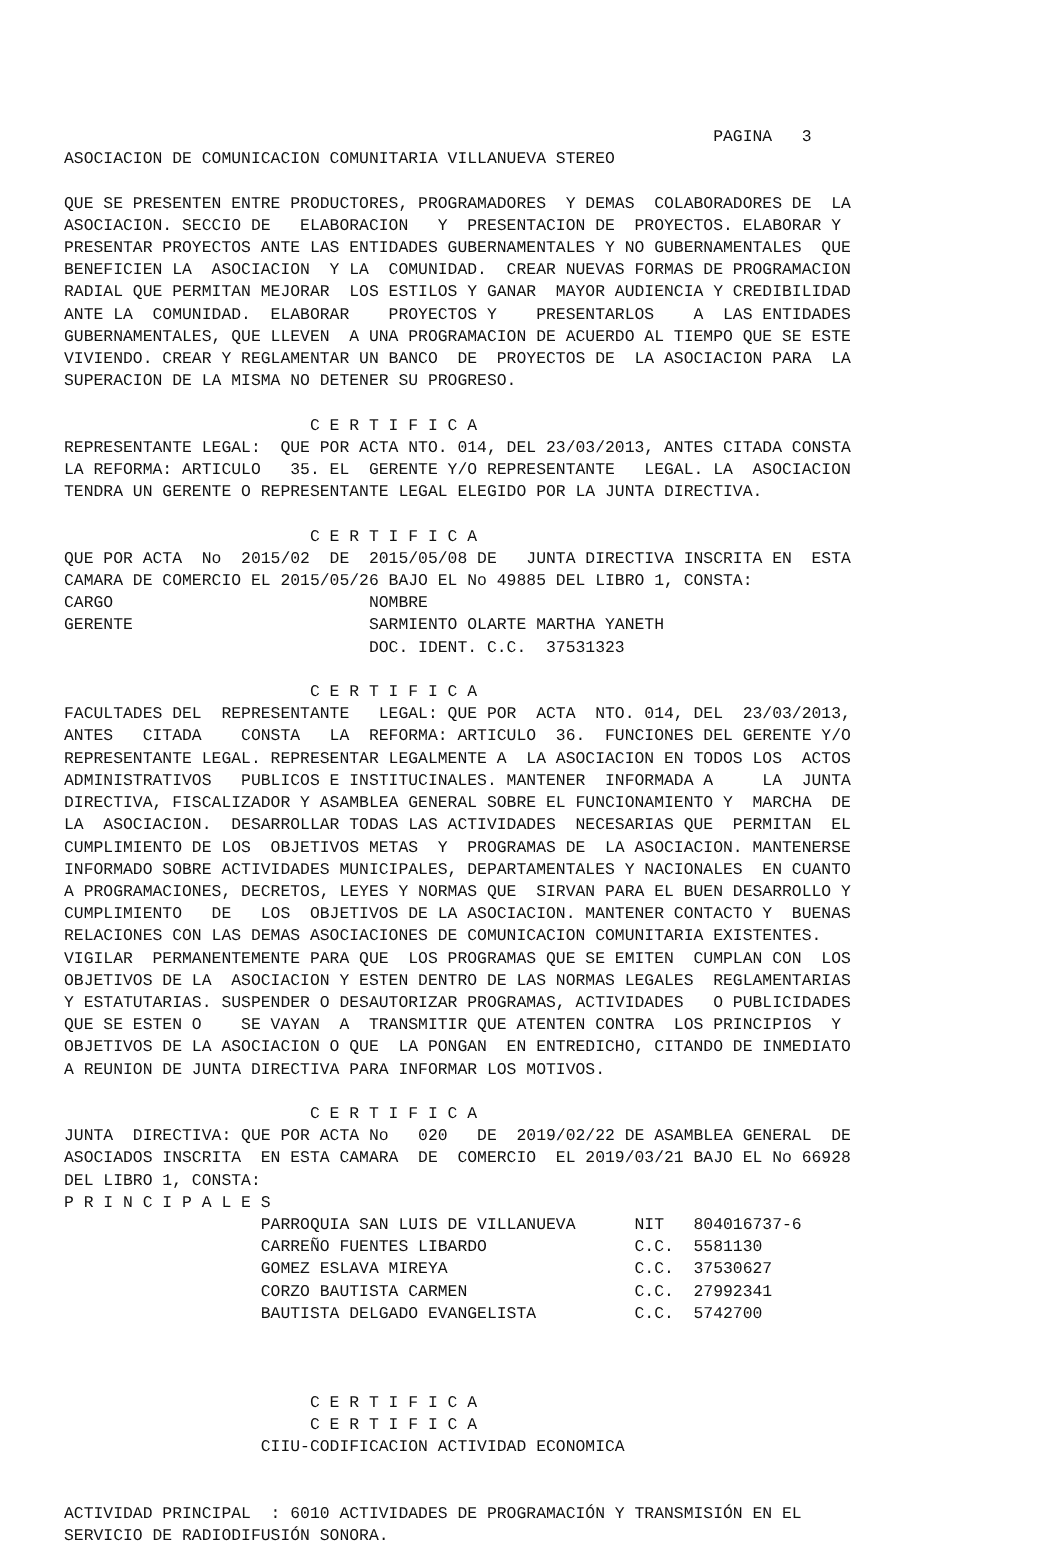PAGINA   3
ASOCIACION DE COMUNICACION COMUNITARIA VILLANUEVA STEREO

QUE SE PRESENTEN ENTRE PRODUCTORES, PROGRAMADORES  Y DEMAS  COLABORADORES DE  LA
ASOCIACION. SECCIO DE   ELABORACION   Y  PRESENTACION DE  PROYECTOS. ELABORAR Y
PRESENTAR PROYECTOS ANTE LAS ENTIDADES GUBERNAMENTALES Y NO GUBERNAMENTALES  QUE
BENEFICIEN LA  ASOCIACION  Y LA  COMUNIDAD.  CREAR NUEVAS FORMAS DE PROGRAMACION
RADIAL QUE PERMITAN MEJORAR  LOS ESTILOS Y GANAR  MAYOR AUDIENCIA Y CREDIBILIDAD
ANTE LA  COMUNIDAD.  ELABORAR    PROYECTOS Y    PRESENTARLOS    A  LAS ENTIDADES
GUBERNAMENTALES, QUE LLEVEN  A UNA PROGRAMACION DE ACUERDO AL TIEMPO QUE SE ESTE
VIVIENDO. CREAR Y REGLAMENTAR UN BANCO  DE  PROYECTOS DE  LA ASOCIACION PARA  LA
SUPERACION DE LA MISMA NO DETENER SU PROGRESO.

                         C E R T I F I C A
REPRESENTANTE LEGAL:  QUE POR ACTA NTO. 014, DEL 23/03/2013, ANTES CITADA CONSTA
LA REFORMA: ARTICULO   35. EL  GERENTE Y/O REPRESENTANTE   LEGAL. LA  ASOCIACION
TENDRA UN GERENTE O REPRESENTANTE LEGAL ELEGIDO POR LA JUNTA DIRECTIVA.

                         C E R T I F I C A
QUE POR ACTA  No  2015/02  DE  2015/05/08 DE   JUNTA DIRECTIVA INSCRITA EN  ESTA
CAMARA DE COMERCIO EL 2015/05/26 BAJO EL No 49885 DEL LIBRO 1, CONSTA:
CARGO                          NOMBRE
GERENTE                        SARMIENTO OLARTE MARTHA YANETH
                               DOC. IDENT. C.C.  37531323

                         C E R T I F I C A
FACULTADES DEL  REPRESENTANTE   LEGAL: QUE POR  ACTA  NTO. 014, DEL  23/03/2013,
ANTES   CITADA    CONSTA   LA  REFORMA: ARTICULO  36.  FUNCIONES DEL GERENTE Y/O
REPRESENTANTE LEGAL. REPRESENTAR LEGALMENTE A  LA ASOCIACION EN TODOS LOS  ACTOS
ADMINISTRATIVOS   PUBLICOS E INSTITUCINALES. MANTENER  INFORMADA A     LA  JUNTA
DIRECTIVA, FISCALIZADOR Y ASAMBLEA GENERAL SOBRE EL FUNCIONAMIENTO Y  MARCHA  DE
LA  ASOCIACION.  DESARROLLAR TODAS LAS ACTIVIDADES  NECESARIAS QUE  PERMITAN  EL
CUMPLIMIENTO DE LOS  OBJETIVOS METAS  Y  PROGRAMAS DE  LA ASOCIACION. MANTENERSE
INFORMADO SOBRE ACTIVIDADES MUNICIPALES, DEPARTAMENTALES Y NACIONALES  EN CUANTO
A PROGRAMACIONES, DECRETOS, LEYES Y NORMAS QUE  SIRVAN PARA EL BUEN DESARROLLO Y
CUMPLIMIENTO   DE   LOS  OBJETIVOS DE LA ASOCIACION. MANTENER CONTACTO Y  BUENAS
RELACIONES CON LAS DEMAS ASOCIACIONES DE COMUNICACION COMUNITARIA EXISTENTES.
VIGILAR  PERMANENTEMENTE PARA QUE  LOS PROGRAMAS QUE SE EMITEN  CUMPLAN CON  LOS
OBJETIVOS DE LA  ASOCIACION Y ESTEN DENTRO DE LAS NORMAS LEGALES  REGLAMENTARIAS
Y ESTATUTARIAS. SUSPENDER O DESAUTORIZAR PROGRAMAS, ACTIVIDADES   O PUBLICIDADES
QUE SE ESTEN O    SE VAYAN  A  TRANSMITIR QUE ATENTEN CONTRA  LOS PRINCIPIOS  Y
OBJETIVOS DE LA ASOCIACION O QUE  LA PONGAN  EN ENTREDICHO, CITANDO DE INMEDIATO
A REUNION DE JUNTA DIRECTIVA PARA INFORMAR LOS MOTIVOS.

                         C E R T I F I C A
JUNTA  DIRECTIVA: QUE POR ACTA No   020   DE  2019/02/22 DE ASAMBLEA GENERAL  DE
ASOCIADOS INSCRITA  EN ESTA CAMARA  DE  COMERCIO  EL 2019/03/21 BAJO EL No 66928
DEL LIBRO 1, CONSTA:
P R I N C I P A L E S
                    PARROQUIA SAN LUIS DE VILLANUEVA      NIT   804016737-6
                    CARREÑO FUENTES LIBARDO               C.C.  5581130
                    GOMEZ ESLAVA MIREYA                   C.C.  37530627
                    CORZO BAUTISTA CARMEN                 C.C.  27992341
                    BAUTISTA DELGADO EVANGELISTA          C.C.  5742700



                         C E R T I F I C A
                         C E R T I F I C A
                    CIIU-CODIFICACION ACTIVIDAD ECONOMICA


ACTIVIDAD PRINCIPAL  : 6010 ACTIVIDADES DE PROGRAMACIÓN Y TRANSMISIÓN EN EL
SERVICIO DE RADIODIFUSIÓN SONORA.